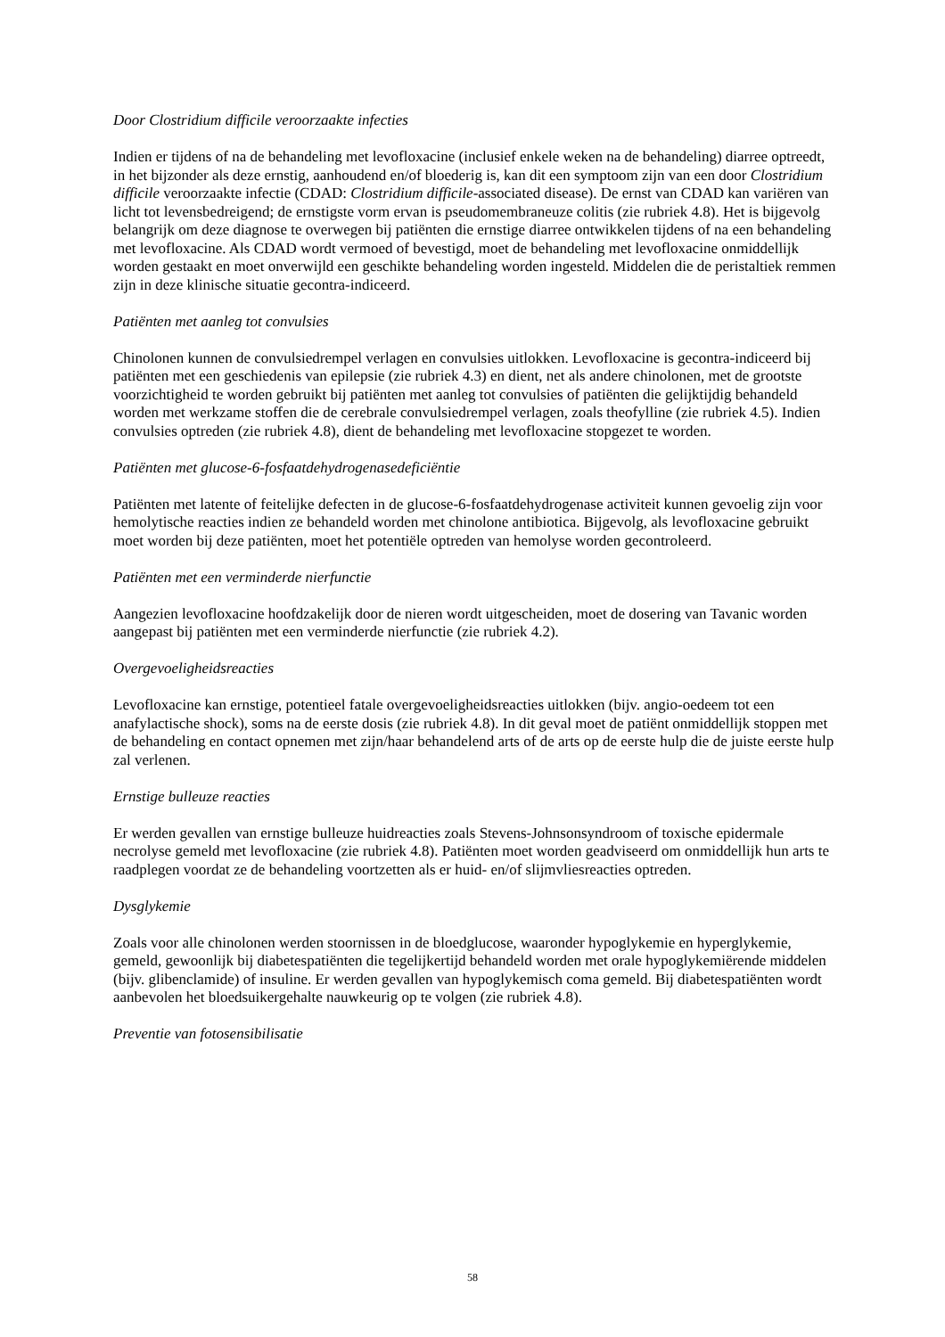Door Clostridium difficile veroorzaakte infecties
Indien er tijdens of na de behandeling met levofloxacine (inclusief enkele weken na de behandeling) diarree optreedt, in het bijzonder als deze ernstig, aanhoudend en/of bloederig is, kan dit een symptoom zijn van een door Clostridium difficile veroorzaakte infectie (CDAD: Clostridium difficile-associated disease). De ernst van CDAD kan variëren van licht tot levensbedreigend; de ernstigste vorm ervan is pseudomembraneuze colitis (zie rubriek 4.8). Het is bijgevolg belangrijk om deze diagnose te overwegen bij patiënten die ernstige diarree ontwikkelen tijdens of na een behandeling met levofloxacine. Als CDAD wordt vermoed of bevestigd, moet de behandeling met levofloxacine onmiddellijk worden gestaakt en moet onverwijld een geschikte behandeling worden ingesteld. Middelen die de peristaltiek remmen zijn in deze klinische situatie gecontra-indiceerd.
Patiënten met aanleg tot convulsies
Chinolonen kunnen de convulsiedrempel verlagen en convulsies uitlokken. Levofloxacine is gecontra-indiceerd bij patiënten met een geschiedenis van epilepsie (zie rubriek 4.3) en dient, net als andere chinolonen, met de grootste voorzichtigheid te worden gebruikt bij patiënten met aanleg tot convulsies of patiënten die gelijktijdig behandeld worden met werkzame stoffen die de cerebrale convulsiedrempel verlagen, zoals theofylline (zie rubriek 4.5). Indien convulsies optreden (zie rubriek 4.8), dient de behandeling met levofloxacine stopgezet te worden.
Patiënten met glucose-6-fosfaatdehydrogenasedeficiëntie
Patiënten met latente of feitelijke defecten in de glucose-6-fosfaatdehydrogenase activiteit kunnen gevoelig zijn voor hemolytische reacties indien ze behandeld worden met chinolone antibiotica. Bijgevolg, als levofloxacine gebruikt moet worden bij deze patiënten, moet het potentiële optreden van hemolyse worden gecontroleerd.
Patiënten met een verminderde nierfunctie
Aangezien levofloxacine hoofdzakelijk door de nieren wordt uitgescheiden, moet de dosering van Tavanic worden aangepast bij patiënten met een verminderde nierfunctie (zie rubriek 4.2).
Overgevoeligheidsreacties
Levofloxacine kan ernstige, potentieel fatale overgevoeligheidsreacties uitlokken (bijv. angio-oedeem tot een anafylactische shock), soms na de eerste dosis (zie rubriek 4.8). In dit geval moet de patiënt onmiddellijk stoppen met de behandeling en contact opnemen met zijn/haar behandelend arts of de arts op de eerste hulp die de juiste eerste hulp zal verlenen.
Ernstige bulleuze reacties
Er werden gevallen van ernstige bulleuze huidreacties zoals Stevens-Johnsonsyndroom of toxische epidermale necrolyse gemeld met levofloxacine (zie rubriek 4.8). Patiënten moet worden geadviseerd om onmiddellijk hun arts te raadplegen voordat ze de behandeling voortzetten als er huid- en/of slijmvliesreacties optreden.
Dysglykemie
Zoals voor alle chinolonen werden stoornissen in de bloedglucose, waaronder hypoglykemie en hyperglykemie, gemeld, gewoonlijk bij diabetespatiënten die tegelijkertijd behandeld worden met orale hypoglykemiërende middelen (bijv. glibenclamide) of insuline. Er werden gevallen van hypoglykemisch coma gemeld. Bij diabetespatiënten wordt aanbevolen het bloedsuikergehalte nauwkeurig op te volgen (zie rubriek 4.8).
Preventie van fotosensibilisatie
58